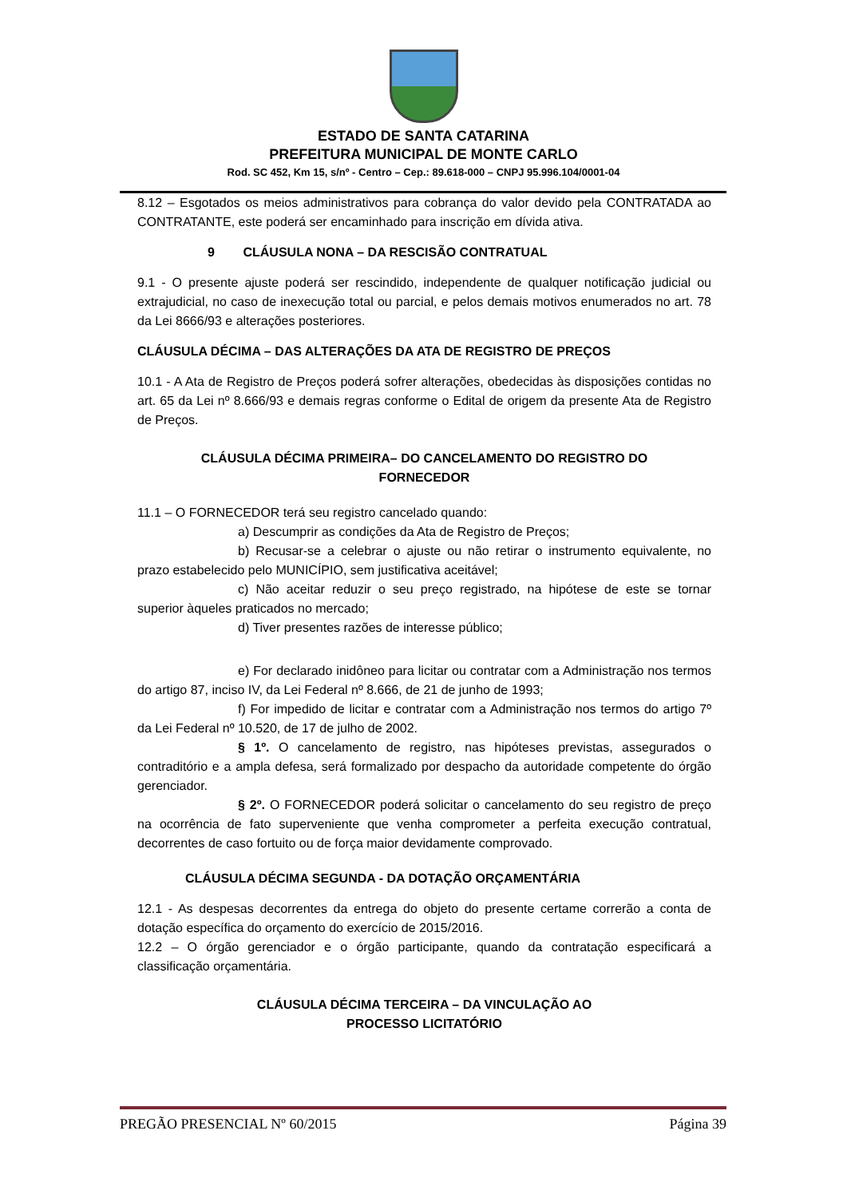ESTADO DE SANTA CATARINA
PREFEITURA MUNICIPAL DE MONTE CARLO
Rod. SC 452, Km 15, s/nº - Centro – Cep.: 89.618-000 – CNPJ 95.996.104/0001-04
8.12 – Esgotados os meios administrativos para cobrança do valor devido pela CONTRATADA ao CONTRATANTE, este poderá ser encaminhado para inscrição em dívida ativa.
9 CLÁUSULA NONA – DA RESCISÃO CONTRATUAL
9.1 - O presente ajuste poderá ser rescindido, independente de qualquer notificação judicial ou extrajudicial, no caso de inexecução total ou parcial, e pelos demais motivos enumerados no art. 78 da Lei 8666/93 e alterações posteriores.
CLÁUSULA DÉCIMA – DAS ALTERAÇÕES DA ATA DE REGISTRO DE PREÇOS
10.1 - A Ata de Registro de Preços poderá sofrer alterações, obedecidas às disposições contidas no art. 65 da Lei nº 8.666/93 e demais regras conforme o Edital de origem da presente Ata de Registro de Preços.
CLÁUSULA DÉCIMA PRIMEIRA– DO CANCELAMENTO DO REGISTRO DO
FORNECEDOR
11.1 – O FORNECEDOR terá seu registro cancelado quando:
a) Descumprir as condições da Ata de Registro de Preços;
b) Recusar-se a celebrar o ajuste ou não retirar o instrumento equivalente, no prazo estabelecido pelo MUNICÍPIO, sem justificativa aceitável;
c) Não aceitar reduzir o seu preço registrado, na hipótese de este se tornar superior àqueles praticados no mercado;
d) Tiver presentes razões de interesse público;
e) For declarado inidôneo para licitar ou contratar com a Administração nos termos do artigo 87, inciso IV, da Lei Federal nº 8.666, de 21 de junho de 1993;
f) For impedido de licitar e contratar com a Administração nos termos do artigo 7º da Lei Federal nº 10.520, de 17 de julho de 2002.
§ 1º. O cancelamento de registro, nas hipóteses previstas, assegurados o contraditório e a ampla defesa, será formalizado por despacho da autoridade competente do órgão gerenciador.
§ 2º. O FORNECEDOR poderá solicitar o cancelamento do seu registro de preço na ocorrência de fato superveniente que venha comprometer a perfeita execução contratual, decorrentes de caso fortuito ou de força maior devidamente comprovado.
CLÁUSULA DÉCIMA SEGUNDA - DA DOTAÇÃO ORÇAMENTÁRIA
12.1 - As despesas decorrentes da entrega do objeto do presente certame correrão a conta de dotação específica do orçamento do exercício de 2015/2016.
12.2 – O órgão gerenciador e o órgão participante, quando da contratação especificará a classificação orçamentária.
CLÁUSULA DÉCIMA TERCEIRA – DA VINCULAÇÃO AO
PROCESSO LICITATÓRIO
PREGÃO PRESENCIAL Nº 60/2015 Página 39